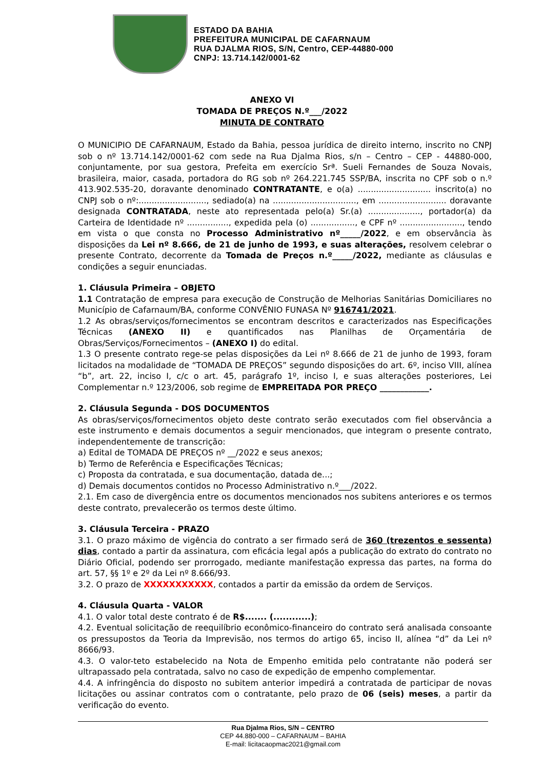ESTADO DA BAHIA
PREFEITURA MUNICIPAL DE CAFARNAUM
RUA DJALMA RIOS, S/N, Centro, CEP-44880-000
CNPJ: 13.714.142/0001-62
ANEXO VI
TOMADA DE PREÇOS N.º___/2022
MINUTA DE CONTRATO
O MUNICIPIO DE CAFARNAUM, Estado da Bahia, pessoa jurídica de direito interno, inscrito no CNPJ sob o nº 13.714.142/0001-62 com sede na Rua Djalma Rios, s/n – Centro – CEP - 44880-000, conjuntamente, por sua gestora, Prefeita em exercício Srª. Sueli Fernandes de Souza Novais, brasileira, maior, casada, portadora do RG sob nº 264.221.745 SSP/BA, inscrita no CPF sob o n.º 413.902.535-20, doravante denominado CONTRATANTE, e o(a) ............................ inscrito(a) no CNPJ sob o nº:.........................., sediado(a) na ................................, em .......................... doravante designada CONTRATADA, neste ato representada pelo(a) Sr.(a) ...................., portador(a) da Carteira de Identidade nº ................, expedida pela (o) ................., e CPF nº ........................, tendo em vista o que consta no Processo Administrativo nº_____/2022, e em observância às disposições da Lei nº 8.666, de 21 de junho de 1993, e suas alterações, resolvem celebrar o presente Contrato, decorrente da Tomada de Preços n.º_____/2022, mediante as cláusulas e condições a seguir enunciadas.
1. Cláusula Primeira – OBJETO
1.1 Contratação de empresa para execução de Construção de Melhorias Sanitárias Domiciliares no Município de Cafarnaum/BA, conforme CONVÊNIO FUNASA Nº 916741/2021.
1.2 As obras/serviços/fornecimentos se encontram descritos e caracterizados nas Especificações Técnicas (ANEXO II) e quantificados nas Planilhas de Orçamentária de Obras/Serviços/Fornecimentos – (ANEXO I) do edital.
1.3 O presente contrato rege-se pelas disposições da Lei nº 8.666 de 21 de junho de 1993, foram licitados na modalidade de “TOMADA DE PREÇOS” segundo disposições do art. 6º, inciso VIII, alínea “b”, art. 22, inciso I, c/c o art. 45, parágrafo 1º, inciso I, e suas alterações posteriores, Lei Complementar n.º 123/2006, sob regime de EMPREITADA POR PREÇO ____________.
2. Cláusula Segunda - DOS DOCUMENTOS
As obras/serviços/fornecimentos objeto deste contrato serão executados com fiel observância a este instrumento e demais documentos a seguir mencionados, que integram o presente contrato, independentemente de transcrição:
a) Edital de TOMADA DE PREÇOS nº __/2022 e seus anexos;
b) Termo de Referência e Especificações Técnicas;
c) Proposta da contratada, e sua documentação, datada de...;
d) Demais documentos contidos no Processo Administrativo n.º___/2022.
2.1. Em caso de divergência entre os documentos mencionados nos subitens anteriores e os termos deste contrato, prevalecerão os termos deste último.
3. Cláusula Terceira - PRAZO
3.1. O prazo máximo de vigência do contrato a ser firmado será de 360 (trezentos e sessenta) dias, contado a partir da assinatura, com eficácia legal após a publicação do extrato do contrato no Diário Oficial, podendo ser prorrogado, mediante manifestação expressa das partes, na forma do art. 57, §§ 1º e 2º da Lei nº 8.666/93.
3.2. O prazo de XXXXXXXXXXX, contados a partir da emissão da ordem de Serviços.
4. Cláusula Quarta - VALOR
4.1. O valor total deste contrato é de R$....... (............);
4.2. Eventual solicitação de reequilíbrio econômico-financeiro do contrato será analisada consoante os pressupostos da Teoria da Imprevisão, nos termos do artigo 65, inciso II, alínea “d” da Lei nº 8666/93.
4.3. O valor-teto estabelecido na Nota de Empenho emitida pelo contratante não poderá ser ultrapassado pela contratada, salvo no caso de expedição de empenho complementar.
4.4. A infringência do disposto no subitem anterior impedirá a contratada de participar de novas licitações ou assinar contratos com o contratante, pelo prazo de 06 (seis) meses, a partir da verificação do evento.
Rua Djalma Rios, S/N – CENTRO
CEP 44.880-000 – CAFARNAUM – BAHIA
E-mail: licitacaopmac2021@gmail.com